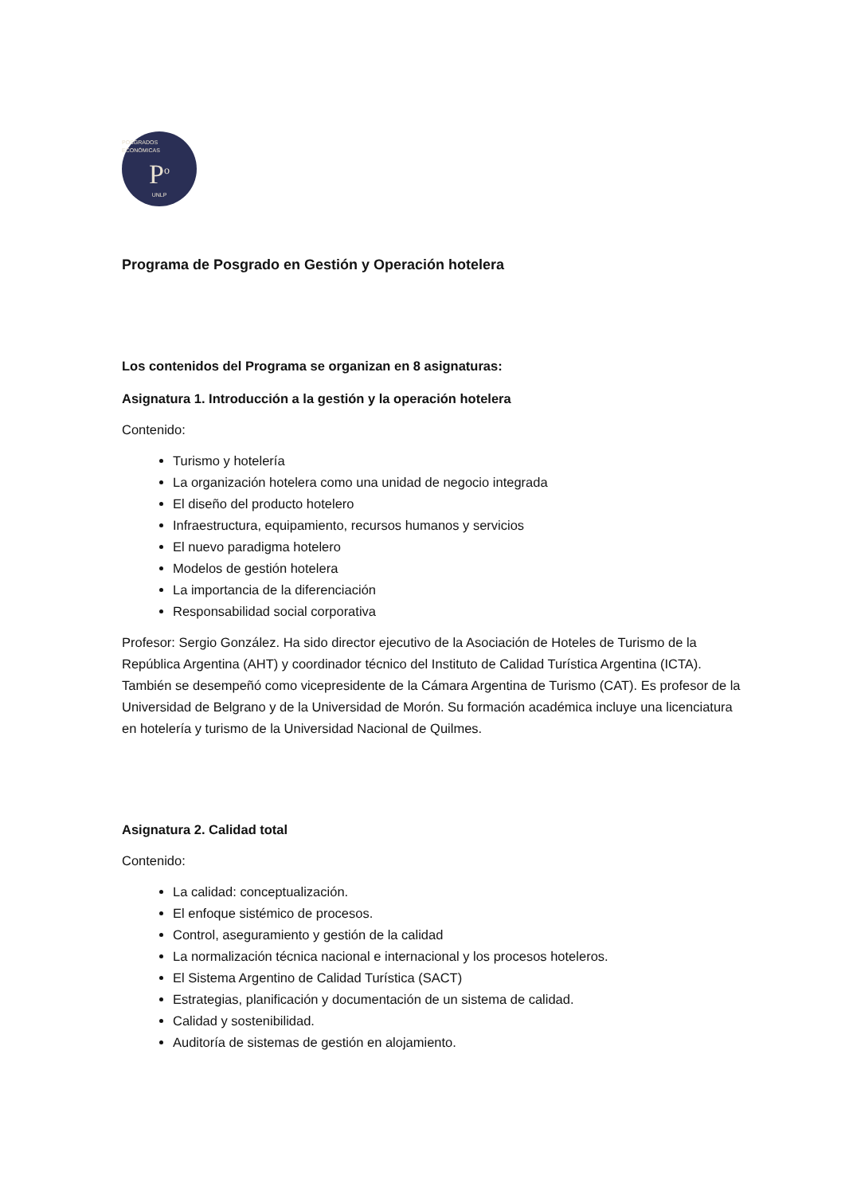POSGRADOS ECONÓMICAS
P<sup>o</sup>
UNLP
Programa de Posgrado en Gestión y Operación hotelera
Los contenidos del Programa se organizan en 8 asignaturas:
Asignatura 1. Introducción a la gestión y la operación hotelera
Contenido:
Turismo y hotelería
La organización hotelera como una unidad de negocio integrada
El diseño del producto hotelero
Infraestructura, equipamiento, recursos humanos y servicios
El nuevo paradigma hotelero
Modelos de gestión hotelera
La importancia de la diferenciación
Responsabilidad social corporativa
Profesor: Sergio González. Ha sido director ejecutivo de la Asociación de Hoteles de Turismo de la República Argentina (AHT) y coordinador técnico del Instituto de Calidad Turística Argentina (ICTA). También se desempeñó como vicepresidente de la Cámara Argentina de Turismo (CAT). Es profesor de la Universidad de Belgrano y de la Universidad de Morón. Su formación académica incluye una licenciatura en hotelería y turismo de la Universidad Nacional de Quilmes.
Asignatura 2. Calidad total
Contenido:
La calidad: conceptualización.
El enfoque sistémico de procesos.
Control, aseguramiento y gestión de la calidad
La normalización técnica nacional e internacional y los procesos hoteleros.
El Sistema Argentino de Calidad Turística (SACT)
Estrategias, planificación y documentación de un sistema de calidad.
Calidad y sostenibilidad.
Auditoría de sistemas de gestión en alojamiento.